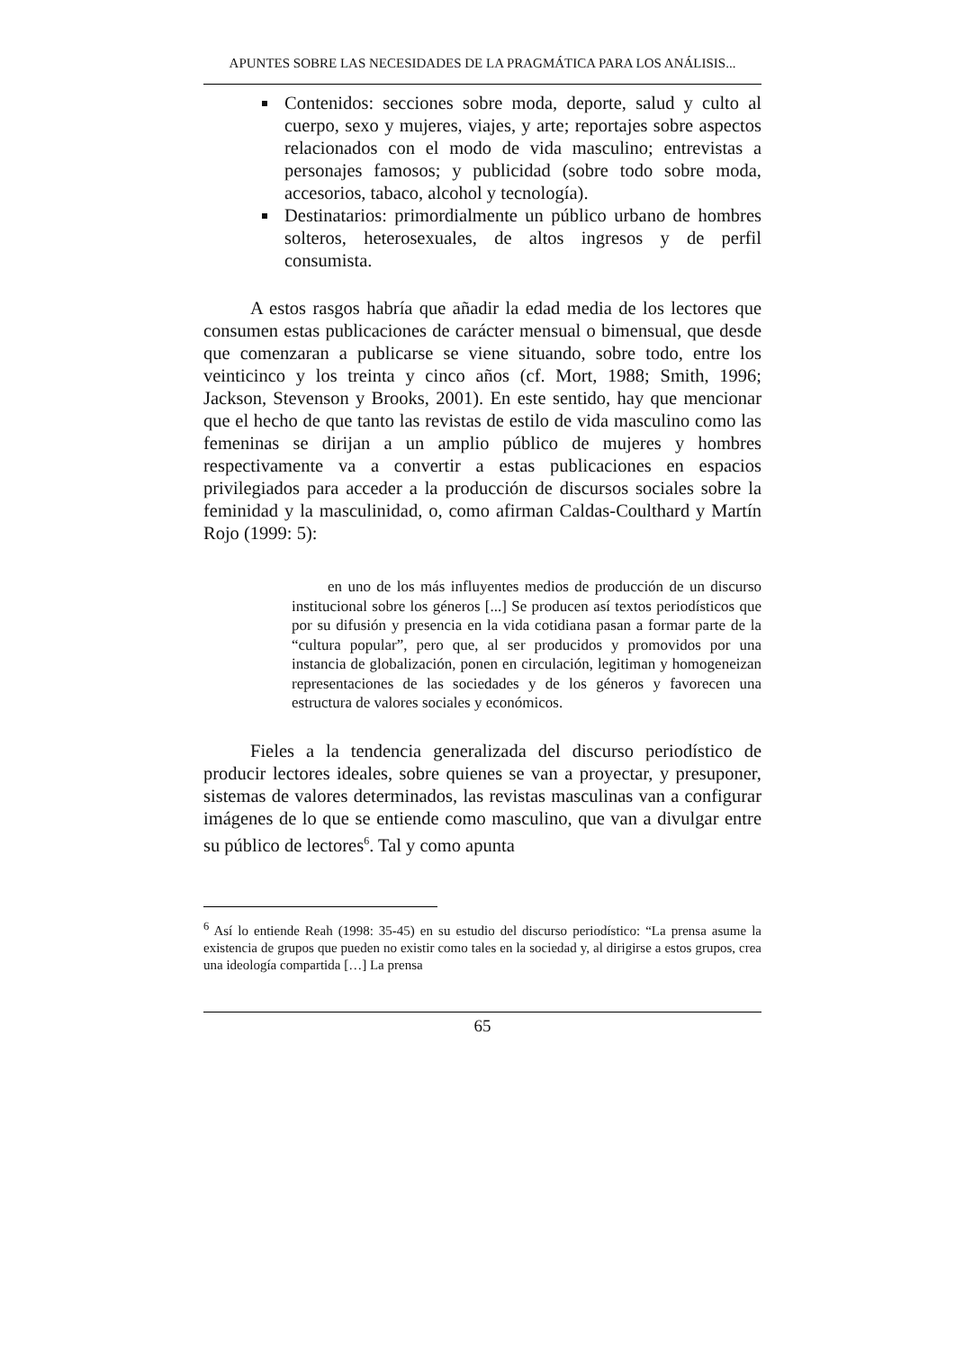APUNTES SOBRE LAS NECESIDADES DE LA PRAGMÁTICA PARA LOS ANÁLISIS...
Contenidos: secciones sobre moda, deporte, salud y culto al cuerpo, sexo y mujeres, viajes, y arte; reportajes sobre aspectos relacionados con el modo de vida masculino; entrevistas a personajes famosos; y publicidad (sobre todo sobre moda, accesorios, tabaco, alcohol y tecnología).
Destinatarios: primordialmente un público urbano de hombres solteros, heterosexuales, de altos ingresos y de perfil consumista.
A estos rasgos habría que añadir la edad media de los lectores que consumen estas publicaciones de carácter mensual o bimensual, que desde que comenzaran a publicarse se viene situando, sobre todo, entre los veinticinco y los treinta y cinco años (cf. Mort, 1988; Smith, 1996; Jackson, Stevenson y Brooks, 2001). En este sentido, hay que mencionar que el hecho de que tanto las revistas de estilo de vida masculino como las femeninas se dirijan a un amplio público de mujeres y hombres respectivamente va a convertir a estas publicaciones en espacios privilegiados para acceder a la producción de discursos sociales sobre la feminidad y la masculinidad, o, como afirman Caldas-Coulthard y Martín Rojo (1999: 5):
en uno de los más influyentes medios de producción de un discurso institucional sobre los géneros [...] Se producen así textos periodísticos que por su difusión y presencia en la vida cotidiana pasan a formar parte de la “cultura popular”, pero que, al ser producidos y promovidos por una instancia de globalización, ponen en circulación, legitiman y homogeneizan representaciones de las sociedades y de los géneros y favorecen una estructura de valores sociales y económicos.
Fieles a la tendencia generalizada del discurso periodístico de producir lectores ideales, sobre quienes se van a proyectar, y presuponer, sistemas de valores determinados, las revistas masculinas van a configurar imágenes de lo que se entiende como masculino, que van a divulgar entre su público de lectores<sup>6</sup>. Tal y como apunta
<sup>6</sup> Así lo entiende Reah (1998: 35-45) en su estudio del discurso periodístico: “La prensa asume la existencia de grupos que pueden no existir como tales en la sociedad y, al dirigirse a estos grupos, crea una ideología compartida […] La prensa
65